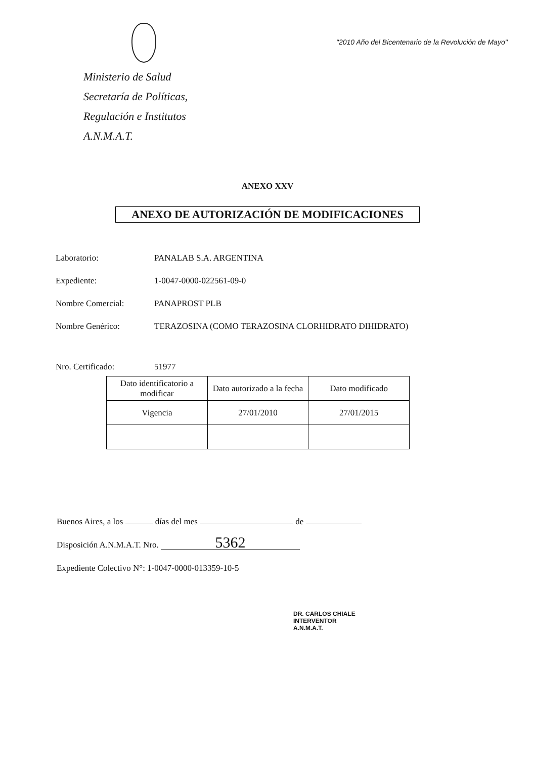Ministerio de Salud
Secretaría de Políticas,
Regulación e Institutos
A.N.M.A.T.
"2010 Año del Bicentenario de la Revolución de Mayo"
ANEXO XXV
ANEXO DE AUTORIZACIÓN DE MODIFICACIONES
Laboratorio: PANALAB S.A. ARGENTINA
Expediente: 1-0047-0000-022561-09-0
Nombre Comercial: PANAPROST PLB
Nombre Genérico: TERAZOSINA (COMO TERAZOSINA CLORHIDRATO DIHIDRATO)
Nro. Certificado: 51977
| Dato identificatorio a modificar | Dato autorizado a la fecha | Dato modificado |
| --- | --- | --- |
| Vigencia | 27/01/2010 | 27/01/2015 |
Buenos Aires, a los días del mes de
Disposición A.N.M.A.T. Nro. 5362
Expediente Colectivo N°: 1-0047-0000-013359-10-5
DR. CARLOS CHIALE
INTERVENTOR
A.N.M.A.T.